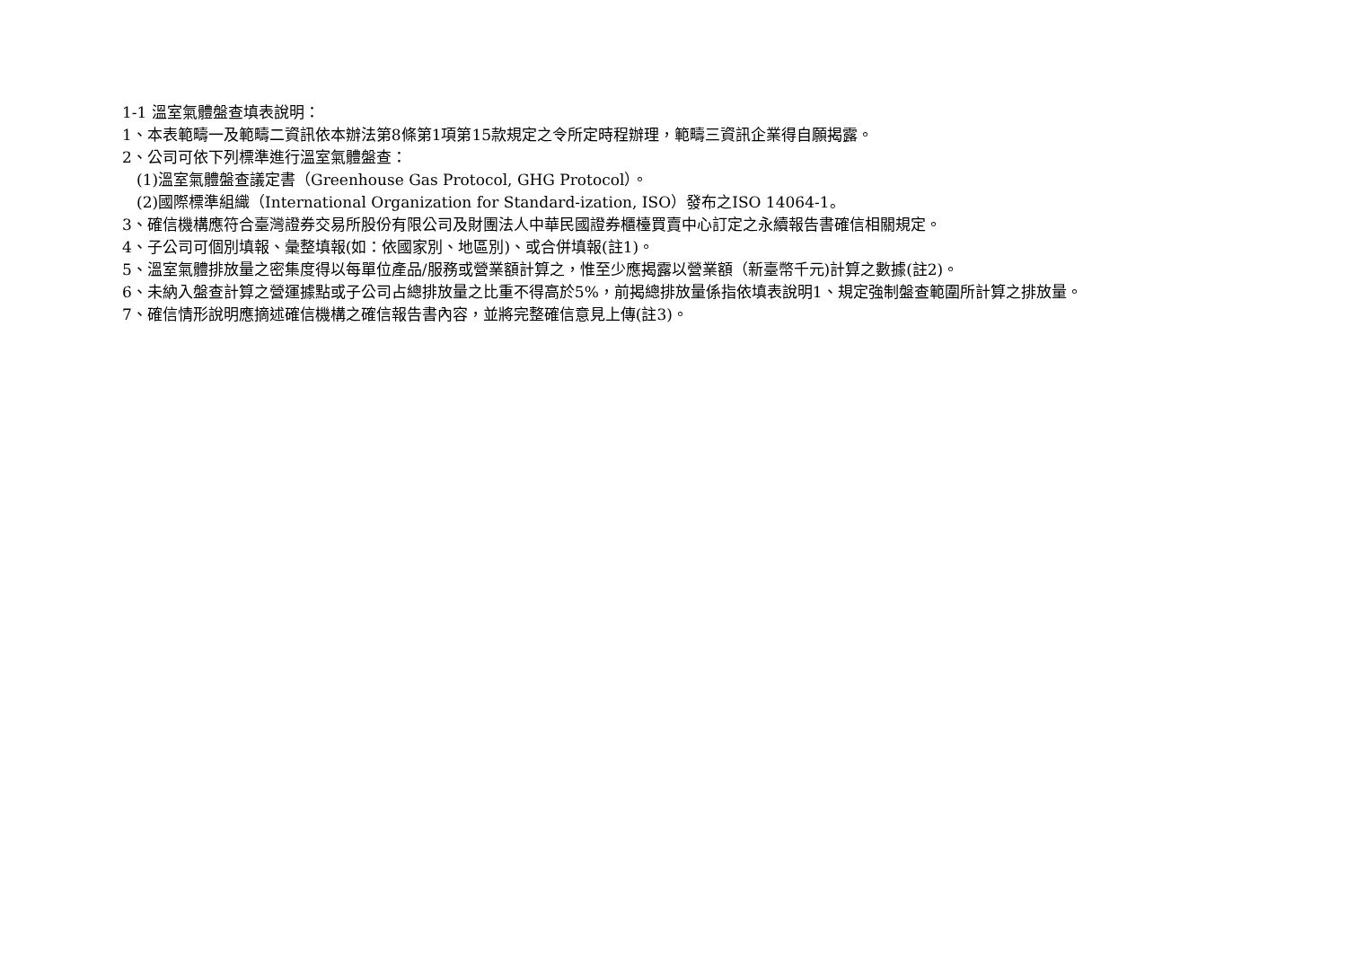1-1 溫室氣體盤查填表說明：
1、本表範疇一及範疇二資訊依本辦法第8條第1項第15款規定之令所定時程辦理，範疇三資訊企業得自願揭露。
2、公司可依下列標準進行溫室氣體盤查：
(1)溫室氣體盤查議定書（Greenhouse Gas Protocol, GHG Protocol）。
(2)國際標準組織（International Organization for Standard-ization, ISO）發布之ISO 14064-1。
3、確信機構應符合臺灣證券交易所股份有限公司及財團法人中華民國證券櫃檯買賣中心訂定之永續報告書確信相關規定。
4、子公司可個別填報、彙整填報(如：依國家別、地區別)、或合併填報(註1)。
5、溫室氣體排放量之密集度得以每單位產品/服務或營業額計算之，惟至少應揭露以營業額（新臺幣千元)計算之數據(註2)。
6、未納入盤查計算之營運據點或子公司占總排放量之比重不得高於5%，前揭總排放量係指依填表說明1、規定強制盤查範圍所計算之排放量。
7、確信情形說明應摘述確信機構之確信報告書內容，並將完整確信意見上傳(註3)。